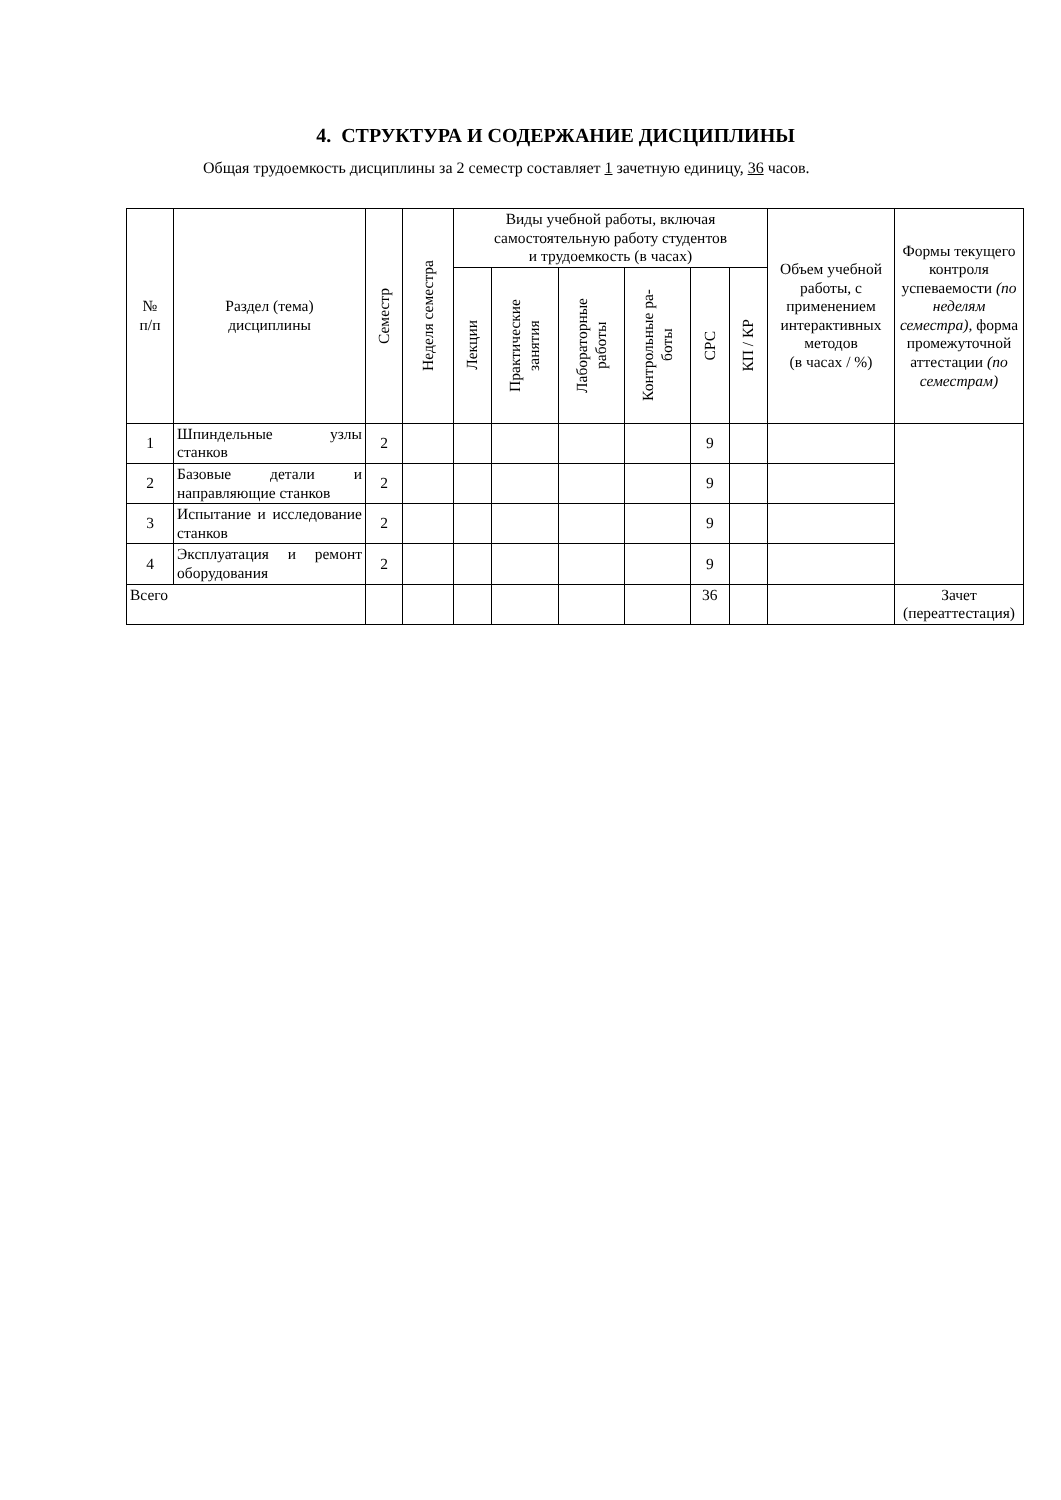4. СТРУКТУРА И СОДЕРЖАНИЕ ДИСЦИПЛИНЫ
Общая трудоемкость дисциплины за 2 семестр составляет 1 зачетную единицу, 36 часов.
| № п/п | Раздел (тема) дисциплины | Семестр | Неделя семестра | Виды учебной работы, включая самостоятельную работу студентов и трудоемкость (в часах) | | | | | | Объем учебной работы, с применением интерактивных методов (в часах / %) | Формы текущего контроля успеваемости (по неделям семестра), форма промежуточной аттестации (по семестрам) |
| --- | --- | --- | --- | --- | --- | --- | --- | --- | --- | --- | --- |
| | | | | Лекции | Практические занятия | Лабораторные работы | Контрольные ра- боты | СРС | КП / КР | | |
| 1 | Шпиндельные узлы станков | 2 | | | | | | 9 | | | |
| 2 | Базовые детали и направляющие станков | 2 | | | | | | 9 | | | |
| 3 | Испытание и исследование станков | 2 | | | | | | 9 | | | |
| 4 | Эксплуатация и ремонт оборудования | 2 | | | | | | 9 | | | |
| Всего | | | | | | | | 36 | | | Зачет (переаттестация) |